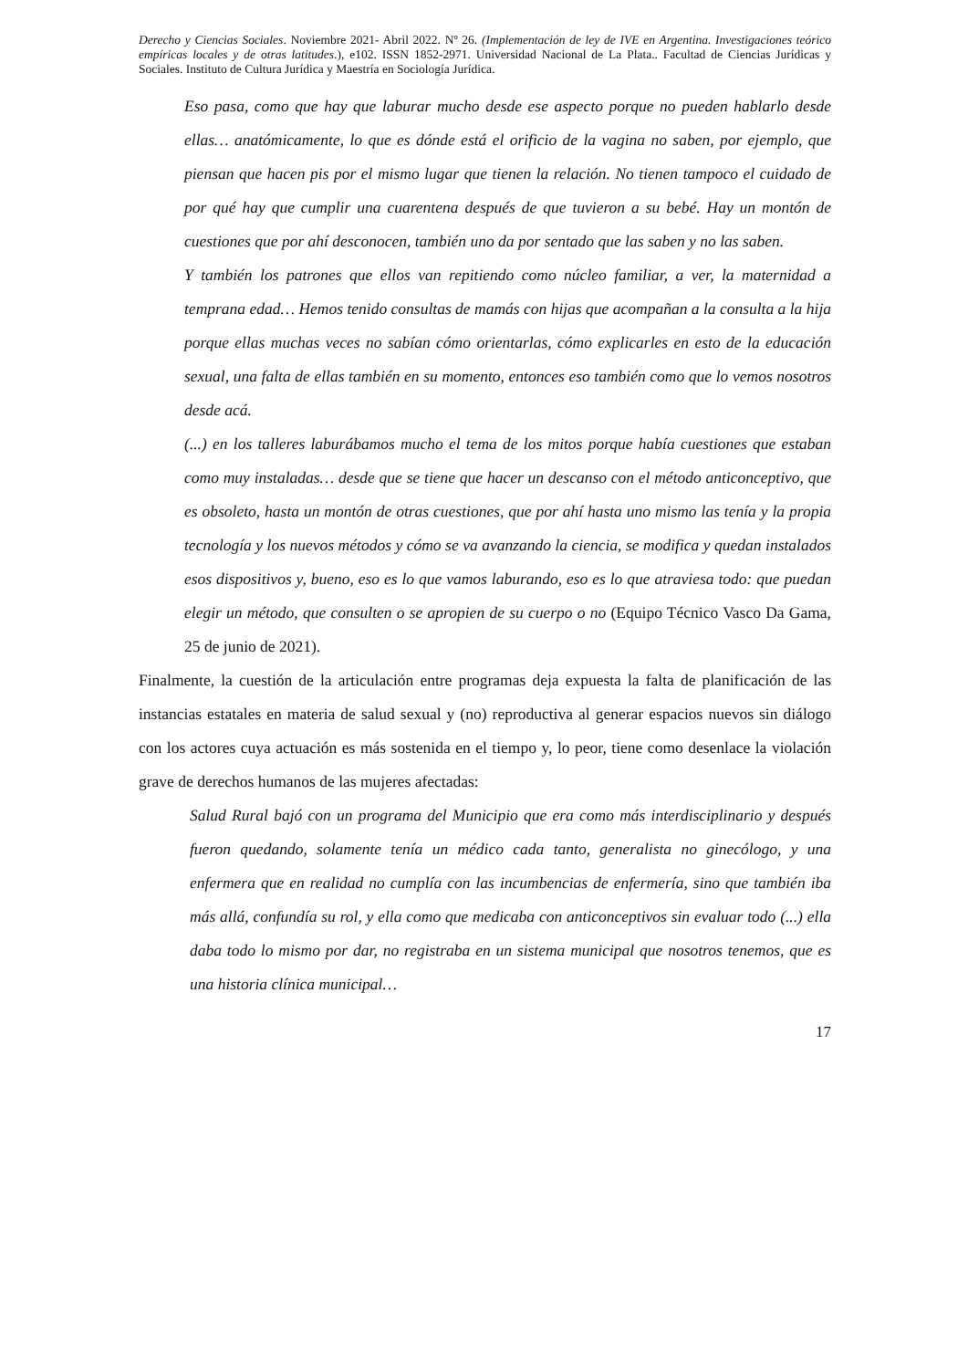Derecho y Ciencias Sociales. Noviembre 2021- Abril 2022. Nº 26. (Implementación de ley de IVE en Argentina. Investigaciones teórico empíricas locales y de otras latitudes.), e102. ISSN 1852-2971. Universidad Nacional de La Plata.. Facultad de Ciencias Jurídicas y Sociales. Instituto de Cultura Jurídica y Maestría en Sociología Jurídica.
Eso pasa, como que hay que laburar mucho desde ese aspecto porque no pueden hablarlo desde ellas… anatómicamente, lo que es dónde está el orificio de la vagina no saben, por ejemplo, que piensan que hacen pis por el mismo lugar que tienen la relación. No tienen tampoco el cuidado de por qué hay que cumplir una cuarentena después de que tuvieron a su bebé. Hay un montón de cuestiones que por ahí desconocen, también uno da por sentado que las saben y no las saben.
Y también los patrones que ellos van repitiendo como núcleo familiar, a ver, la maternidad a temprana edad… Hemos tenido consultas de mamás con hijas que acompañan a la consulta a la hija porque ellas muchas veces no sabían cómo orientarlas, cómo explicarles en esto de la educación sexual, una falta de ellas también en su momento, entonces eso también como que lo vemos nosotros desde acá.
(...) en los talleres laburábamos mucho el tema de los mitos porque había cuestiones que estaban como muy instaladas… desde que se tiene que hacer un descanso con el método anticonceptivo, que es obsoleto, hasta un montón de otras cuestiones, que por ahí hasta uno mismo las tenía y la propia tecnología y los nuevos métodos y cómo se va avanzando la ciencia, se modifica y quedan instalados esos dispositivos y, bueno, eso es lo que vamos laburando, eso es lo que atraviesa todo: que puedan elegir un método, que consulten o se apropien de su cuerpo o no (Equipo Técnico Vasco Da Gama, 25 de junio de 2021).
Finalmente, la cuestión de la articulación entre programas deja expuesta la falta de planificación de las instancias estatales en materia de salud sexual y (no) reproductiva al generar espacios nuevos sin diálogo con los actores cuya actuación es más sostenida en el tiempo y, lo peor, tiene como desenlace la violación grave de derechos humanos de las mujeres afectadas:
Salud Rural bajó con un programa del Municipio que era como más interdisciplinario y después fueron quedando, solamente tenía un médico cada tanto, generalista no ginecólogo, y una enfermera que en realidad no cumplía con las incumbencias de enfermería, sino que también iba más allá, confundía su rol, y ella como que medicaba con anticonceptivos sin evaluar todo (...) ella daba todo lo mismo por dar, no registraba en un sistema municipal que nosotros tenemos, que es una historia clínica municipal…
17